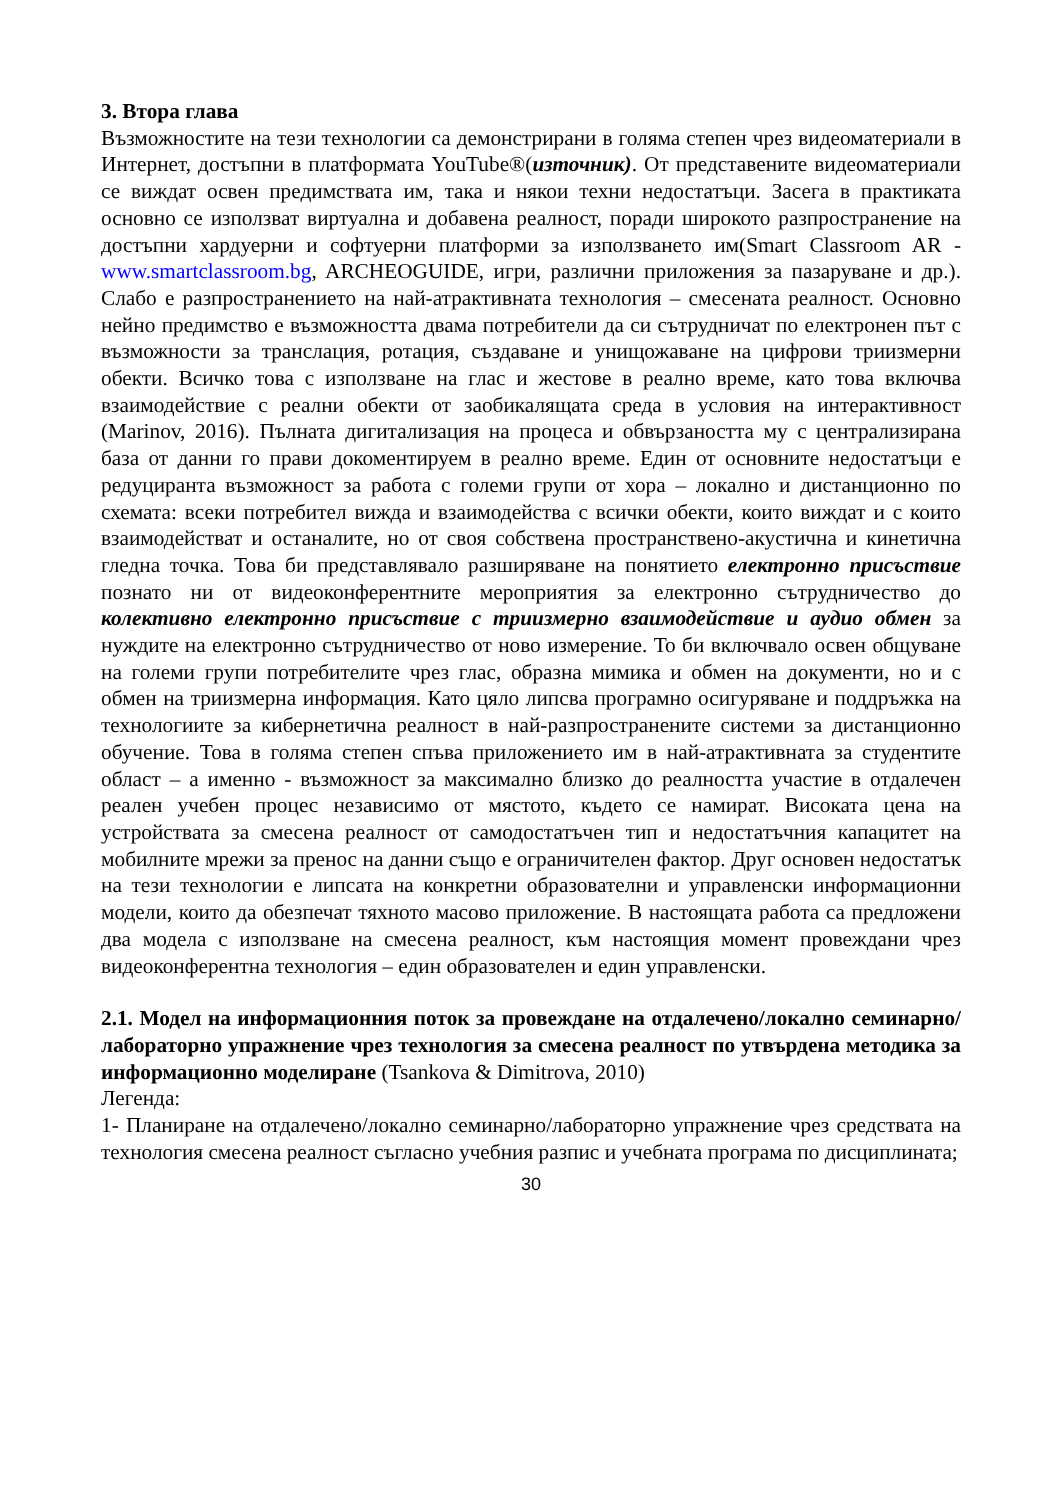3. Втора глава
Възможностите на тези технологии са демонстрирани в голяма степен чрез видеоматериали в Интернет, достъпни в платформата YouTube®(източник). От представените видеоматериали се виждат освен предимствата им, така и някои техни недостатъци. Засега в практиката основно се използват виртуална и добавена реалност, поради широкото разпространение на достъпни хардуерни и софтуерни платформи за използването им(Smart Classroom AR - www.smartclassroom.bg, ARCHEOGUIDE, игри, различни приложения за пазаруване и др.). Слабо е разпространението на най-атрактивната технология – смесената реалност. Основно нейно предимство е възможността двама потребители да си сътрудничат по електронен път с възможности за транслация, ротация, създаване и унищожаване на цифрови триизмерни обекти. Всичко това с използване на глас и жестове в реално време, като това включва взаимодействие с реални обекти от заобикалящата среда в условия на интерактивност (Marinov, 2016). Пълната дигитализация на процеса и обвързаността му с централизирана база от данни го прави докоментируем в реално време. Един от основните недостатъци е редуциранта възможност за работа с големи групи от хора – локално и дистанционно по схемата: всеки потребител вижда и взаимодейства с всички обекти, които виждат и с които взаимодействат и останалите, но от своя собствена пространствено-акустична и кинетична гледна точка. Това би представлявало разширяване на понятието електронно присъствие познато ни от видеоконферентните мероприятия за електронно сътрудничество до колективно електронно присъствие с триизмерно взаимодействие и аудио обмен за нуждите на електронно сътрудничество от ново измерение. То би включвало освен общуване на големи групи потребителите чрез глас, образна мимика и обмен на документи, но и с обмен на триизмерна информация. Като цяло липсва програмно осигуряване и поддръжка на технологиите за кибернетична реалност в най-разпространените системи за дистанционно обучение. Това в голяма степен спъва приложението им в най-атрактивната за студентите област – а именно - възможност за максимално близко до реалността участие в отдалечен реален учебен процес независимо от мястото, където се намират. Високата цена на устройствата за смесена реалност от самодостатъчен тип и недостатъчния капацитет на мобилните мрежи за пренос на данни също е ограничителен фактор. Друг основен недостатък на тези технологии е липсата на конкретни образователни и управленски информационни модели, които да обезпечат тяхното масово приложение. В настоящата работа са предложени два модела с използване на смесена реалност, към настоящия момент провеждани чрез видеоконферентна технология – един образователен и един управленски.
2.1. Модел на информационния поток за провеждане на отдалечено/локално семинарно/лабораторно упражнение чрез технология за смесена реалност по утвърдена методика за информационно моделиране (Tsankova & Dimitrova, 2010)
Легенда:
1- Планиране на отдалечено/локално семинарно/лабораторно упражнение чрез средствата на технология смесена реалност съгласно учебния разпис и учебната програма по дисциплината;
30